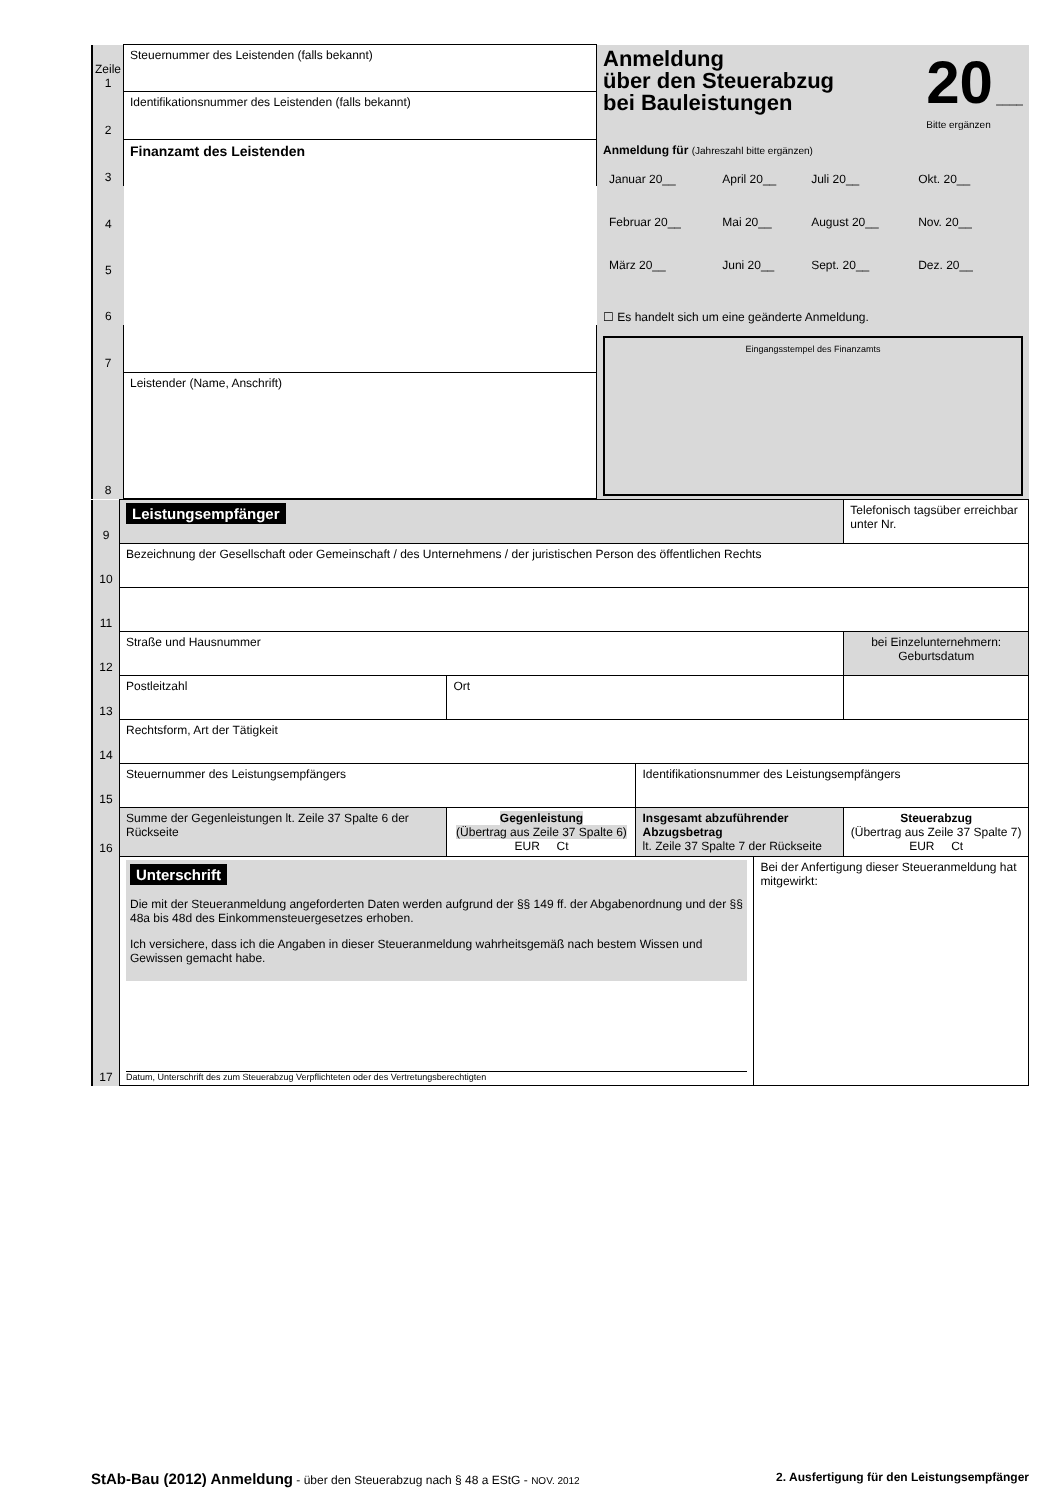| Zeile 1 | Steuernummer des Leistenden (falls bekannt) | Anmeldung über den Steuerabzug bei Bauleistungen 20 ____ Bitte ergänzen Anmeldung für (Jahreszahl bitte ergänzen) / Januar 20__ / April 20__ / Juli 20__ / Okt. 20__ / / Februar 20__ / Mai 20__ / August 20__ / Nov. 20__ / / März 20__ / Juni 20__ / Sept. 20__ / Dez. 20__ / ☐ Es handelt sich um eine geänderte Anmeldung. Eingangsstempel des Finanzamts |
| 2 | Identifikationsnummer des Leistenden (falls bekannt) | |
| 3 | Finanzamt des Leistenden | |
| 4 | | |
| 5 | | |
| 6 | | |
| 7 | | |
| 8 | Leistender (Name, Anschrift) | |
| 9 | Leistungsempfänger | | | | Telefonisch tagsüber erreichbar unter Nr. |
| 10 | Bezeichnung der Gesellschaft oder Gemeinschaft / des Unternehmens / der juristischen Person des öffentlichen Rechts | | | | |
| 11 | | | | | |
| 12 | Straße und Hausnummer | | | | bei Einzelunternehmern: Geburtsdatum |
| 13 | Postleitzahl | Ort | | | |
| 14 | Rechtsform, Art der Tätigkeit | | | | |
| 15 | Steuernummer des Leistungsempfängers | | Identifikationsnummer des Leistungsempfängers | | |
| 16 | Summe der Gegenleistungen lt. Zeile 37 Spalte 6 der Rückseite | Gegenleistung (Übertrag aus Zeile 37 Spalte 6) EUR Ct | Insgesamt abzuführender Abzugsbetrag lt. Zeile 37 Spalte 7 der Rückseite | | Steuerabzug (Übertrag aus Zeile 37 Spalte 7) EUR Ct |
| 17 | Unterschrift Die mit der Steueranmeldung angeforderten Daten werden aufgrund der §§ 149 ff. der Abgabenordnung und der §§ 48a bis 48d des Einkommensteuergesetzes erhoben. Ich versichere, dass ich die Angaben in dieser Steueranmeldung wahrheitsgemäß nach bestem Wissen und Gewissen gemacht habe. Datum, Unterschrift des zum Steuerabzug Verpflichteten oder des Vertretungsberechtigten | | | Bei der Anfertigung dieser Steueranmeldung hat mitgewirkt: | |
StAb-Bau (2012) Anmeldung - über den Steuerabzug nach § 48 a EStG - NOV. 2012 2. Ausfertigung für den Leistungsempfänger